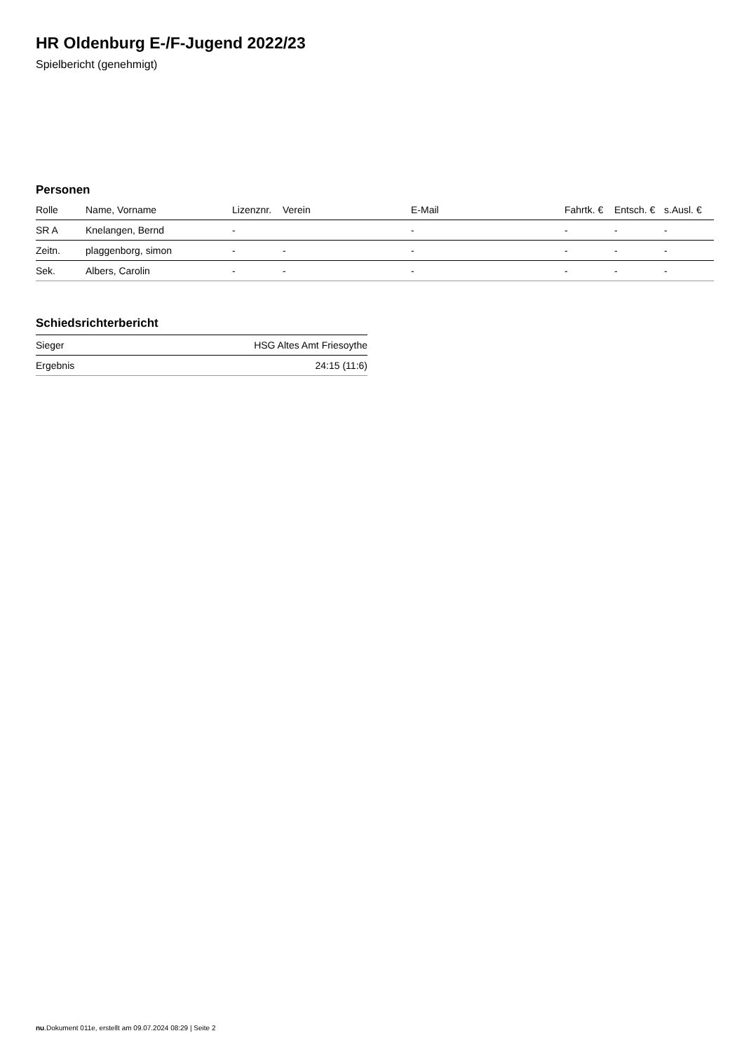HR Oldenburg E-/F-Jugend 2022/23
Spielbericht (genehmigt)
Personen
| Rolle | Name, Vorname | Lizenznr. | Verein | E-Mail | Fahrtk. € | Entsch. € | s.Ausl. € |
| --- | --- | --- | --- | --- | --- | --- | --- |
| SR A | Knelangen, Bernd | - | | - | - | - | - |
| Zeitn. | plaggenborg, simon | - | - | - | - | - | - |
| Sek. | Albers, Carolin | - | - | - | - | - | - |
Schiedsrichterbericht
| Sieger | HSG Altes Amt Friesoythe |
| Ergebnis | 24:15 (11:6) |
nu.Dokument 011e, erstellt am 09.07.2024 08:29 | Seite 2